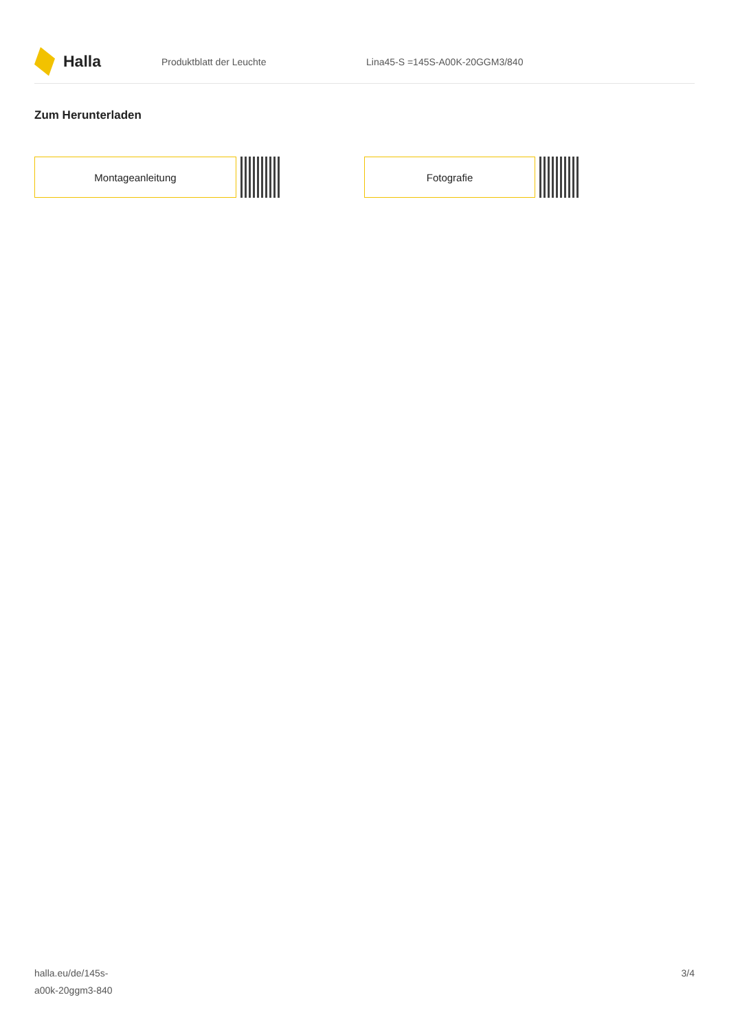Halla
Produktblatt der Leuchte Lina45-S =145S-A00K-20GGM3/840
Zum Herunterladen
Montageanleitung Fotografie
halla.eu/de/145s-
a00k-20ggm3-840
3/4